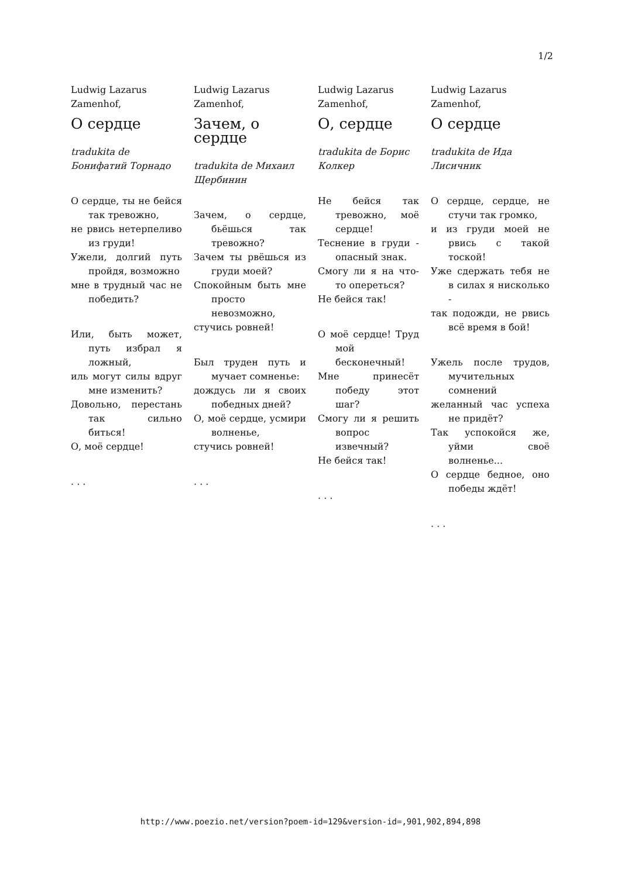1/2
Ludwig Lazarus Zamenhof,
О сердце
tradukita de Бонифатий Торнадо
О сердце, ты не бейся так тревожно,
не рвись нетерпеливо из груди!
Ужели, долгий путь пройдя, возможно
мне в трудный час не победить?
Или, быть может, путь избрал я ложный,
иль могут силы вдруг мне изменить?
Довольно, перестань так сильно биться!
О, моё сердце!
. . .
Ludwig Lazarus Zamenhof,
Зачем, о сердце
tradukita de Михаил Щербинин
Зачем, о сердце, бьёшься так тревожно?
Зачем ты рвёшься из груди моей?
Спокойным быть мне просто невозможно,
стучись ровней!
Был труден путь и мучает сомненье:
дождусь ли я своих победных дней?
О, моё сердце, усмири волненье,
стучись ровней!
. . .
Ludwig Lazarus Zamenhof,
О, сердце
tradukita de Борис Колкер
Не бейся так тревожно, моё сердце!
Теснение в груди - опасный знак.
Смогу ли я на что-то опереться?
Не бейся так!
О моё сердце! Труд мой бесконечный!
Мне принесёт победу этот шаг?
Смогу ли я решить вопрос извечный?
Не бейся так!
. . .
Ludwig Lazarus Zamenhof,
О сердце
tradukita de Ида Лисичник
О сердце, сердце, не стучи так громко,
и из груди моей не рвись с такой тоской!
Уже сдержать тебя не в силах я нисколько -
так подожди, не рвись всё время в бой!
Ужель после трудов, мучительных сомнений
желанный час успеха не придёт?
Так успокойся же, уйми своё волненье...
О сердце бедное, оно победы ждёт!
. . .
http://www.poezio.net/version?poem-id=129&version-id=,901,902,894,898